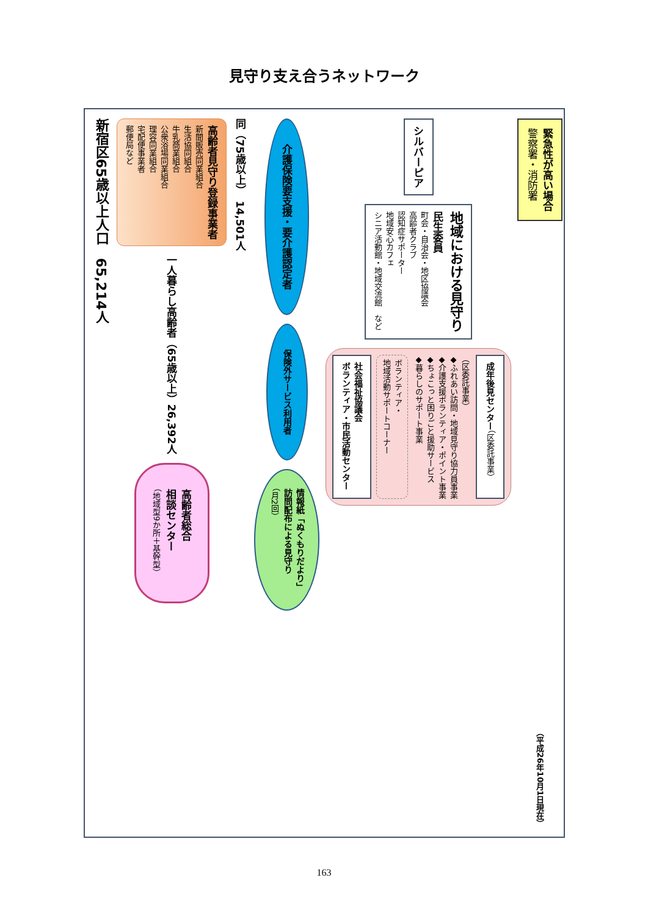見守り支え合うネットワーク
新宿区65歳以上人口　65,214人
高齢者見守り登録事業者
新聞販売同業組合
生活協同組合
牛乳商業組合
公衆浴場同業組合
理容同業組合
宅配便事業者
郵便局など
一人暮らし高齢者（65歳以上）26,392人
高齢者総合
相談センター
（地域型9か所＋基幹型）
同（75歳以上）　14,501人
介護保険要支援・要介護認定者
保険外サービス利用者
情報紙「ぬくもりだより」
訪問配布による見守り
（月2回）
シルバーピア
地域における見守り
民生委員
町会・自治会・地区協議会
高齢者クラブ
認知症サポーター
地域安心カフェ
シニア活動館・地域交流館　など
社会福祉協議会
ボランティア・市民活動センター
ボランティア・
地域活動サポートコーナー
（区委託事業）
◆ふれあい訪問・地域見守り協力員事業
◆介護支援ボランティア・ポイント事業
◆ちょこっと困りごと援助サービス
◆暮らしのサポート事業
成年後見センター（区委託事業）
緊急性が高い場合
警察署・消防署
（平成26年10月1日現在）
163